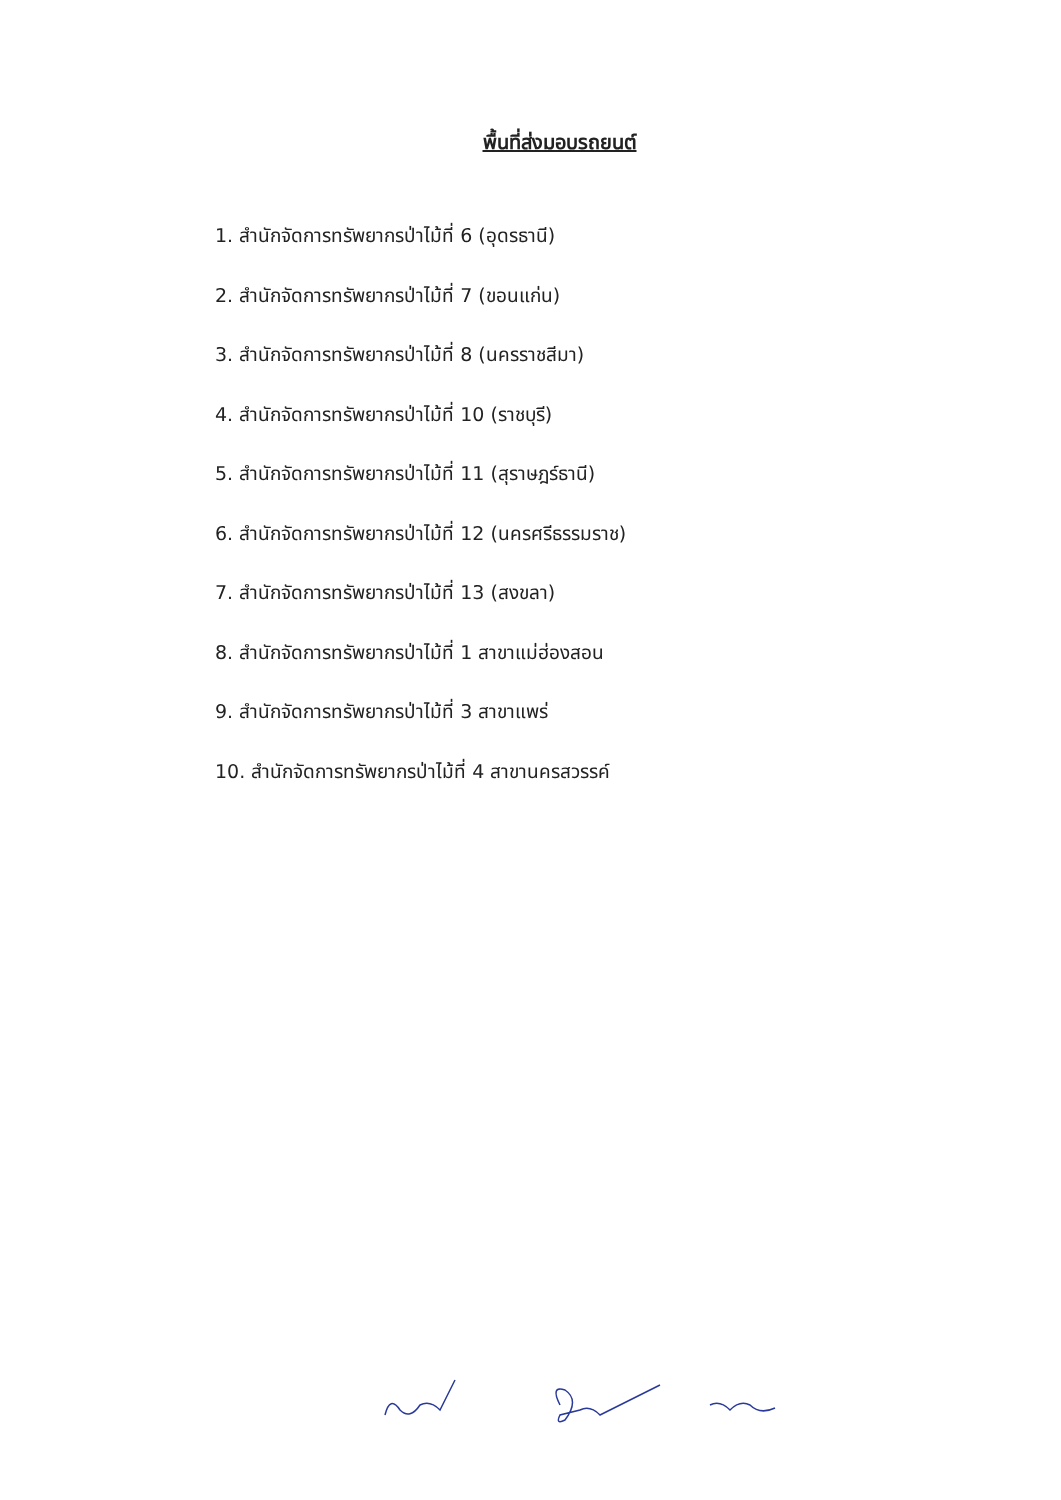พื้นที่ส่งมอบรถยนต์
1. สำนักจัดการทรัพยากรป่าไม้ที่ 6 (อุดรธานี)
2. สำนักจัดการทรัพยากรป่าไม้ที่ 7 (ขอนแก่น)
3. สำนักจัดการทรัพยากรป่าไม้ที่ 8 (นครราชสีมา)
4. สำนักจัดการทรัพยากรป่าไม้ที่ 10 (ราชบุรี)
5. สำนักจัดการทรัพยากรป่าไม้ที่ 11 (สุราษฎร์ธานี)
6. สำนักจัดการทรัพยากรป่าไม้ที่ 12 (นครศรีธรรมราช)
7. สำนักจัดการทรัพยากรป่าไม้ที่ 13 (สงขลา)
8. สำนักจัดการทรัพยากรป่าไม้ที่ 1 สาขาแม่ฮ่องสอน
9. สำนักจัดการทรัพยากรป่าไม้ที่ 3 สาขาแพร่
10. สำนักจัดการทรัพยากรป่าไม้ที่ 4 สาขานครสวรรค์